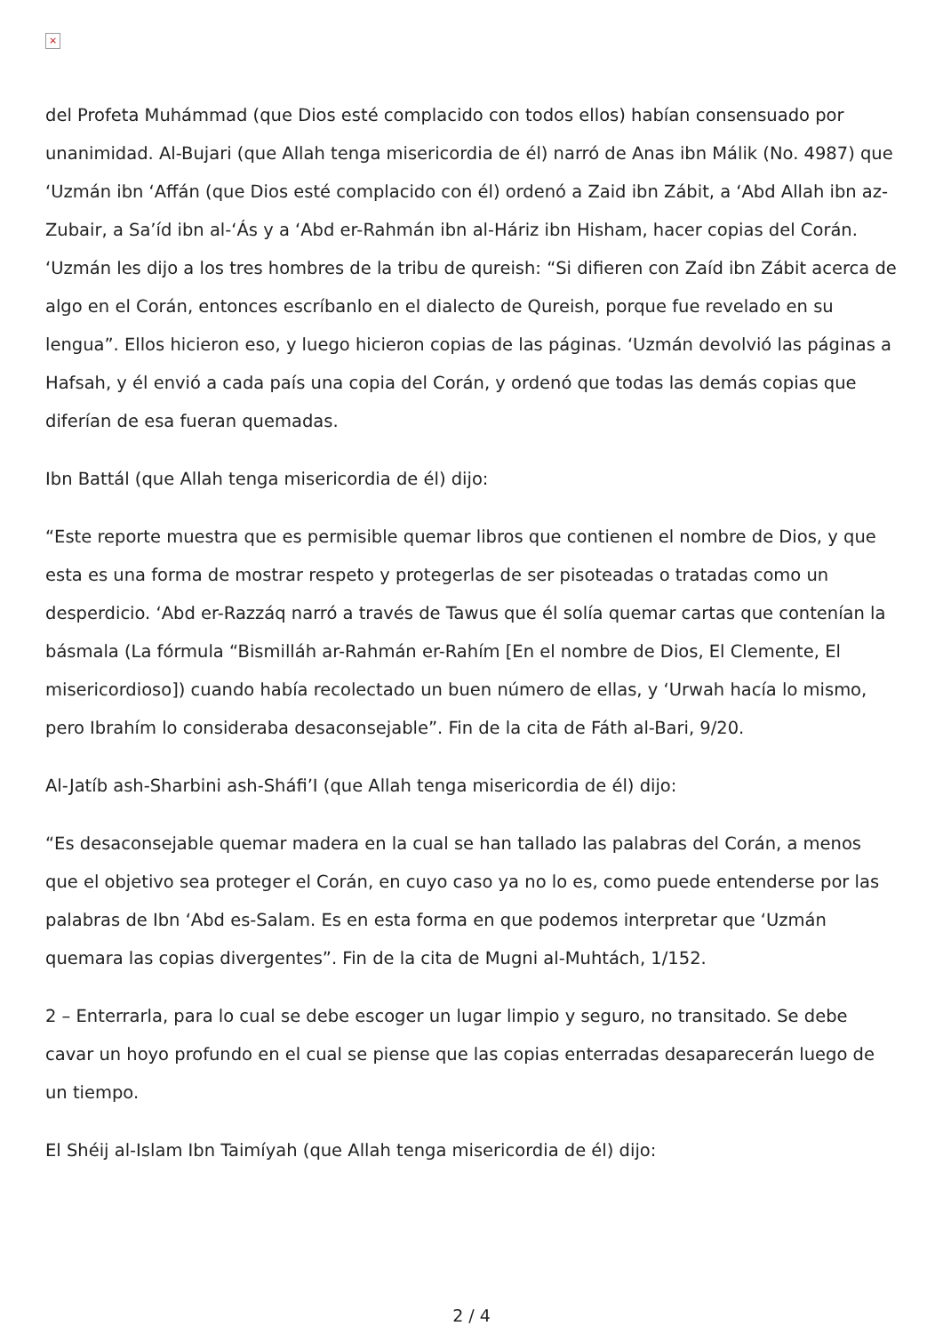×
del Profeta Muhámmad (que Dios esté complacido con todos ellos) habían consensuado por unanimidad. Al-Bujari (que Allah tenga misericordia de él) narró de Anas ibn Málik (No. 4987) que ‘Uzmán ibn ‘Affán (que Dios esté complacido con él) ordenó a Zaid ibn Zábit, a ‘Abd Allah ibn az-Zubair, a Sa’íd ibn al-‘Ás y a ‘Abd er-Rahmán ibn al-Háriz ibn Hisham, hacer copias del Corán. ‘Uzmán les dijo a los tres hombres de la tribu de qureish: “Si difieren con Zaíd ibn Zábit acerca de algo en el Corán, entonces escríbanlo en el dialecto de Qureish, porque fue revelado en su lengua”. Ellos hicieron eso, y luego hicieron copias de las páginas. ‘Uzmán devolvió las páginas a Hafsah, y él envió a cada país una copia del Corán, y ordenó que todas las demás copias que diferían de esa fueran quemadas.
Ibn Battál (que Allah tenga misericordia de él) dijo:
“Este reporte muestra que es permisible quemar libros que contienen el nombre de Dios, y que esta es una forma de mostrar respeto y protegerlas de ser pisoteadas o tratadas como un desperdicio. ‘Abd er-Razzáq narró a través de Tawus que él solía quemar cartas que contenían la básmala (La fórmula “Bismilláh ar-Rahmán er-Rahím [En el nombre de Dios, El Clemente, El misericordioso]) cuando había recolectado un buen número de ellas, y ‘Urwah hacía lo mismo, pero Ibrahím lo consideraba desaconsejable”. Fin de la cita de Fáth al-Bari, 9/20.
Al-Jatíb ash-Sharbini ash-Sháfi’I (que Allah tenga misericordia de él) dijo:
“Es desaconsejable quemar madera en la cual se han tallado las palabras del Corán, a menos que el objetivo sea proteger el Corán, en cuyo caso ya no lo es, como puede entenderse por las palabras de Ibn ‘Abd es-Salam. Es en esta forma en que podemos interpretar que ‘Uzmán quemara las copias divergentes”. Fin de la cita de Mugni al-Muhtách, 1/152.
2 – Enterrarla, para lo cual se debe escoger un lugar limpio y seguro, no transitado. Se debe cavar un hoyo profundo en el cual se piense que las copias enterradas desaparecerán luego de un tiempo.
El Shéij al-Islam Ibn Taimíyah (que Allah tenga misericordia de él) dijo:
2 / 4